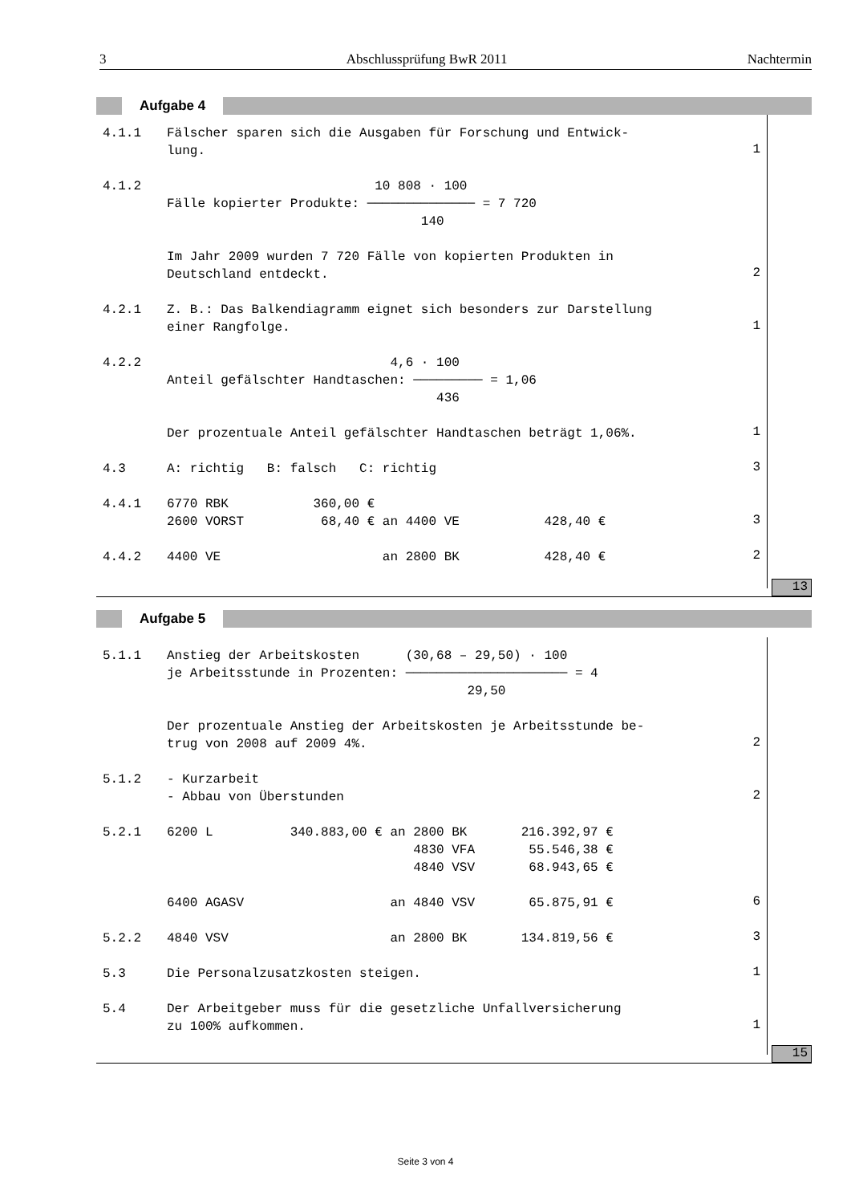3 Abschlussprüfung BwR 2011 Nachtermin
Aufgabe 4
4.1.1 Fälscher sparen sich die Ausgaben für Forschung und Entwick- lung.
1
4.1.2 10 808 · 100 Fälle kopierter Produkte: ────────────── = 7 720 140 Im Jahr 2009 wurden 7 720 Fälle von kopierten Produkten in Deutschland entdeckt.
2
4.2.1 Z. B.: Das Balkendiagramm eignet sich besonders zur Darstellung einer Rangfolge.
1
4.2.2 4,6 · 100 Anteil gefälschter Handtaschen: ───────── = 1,06 436 Der prozentuale Anteil gefälschter Handtaschen beträgt 1,06%.
1
4.3 A: richtig B: falsch C: richtig
3
4.4.1 6770 RBK 360,00 € 2600 VORST 68,40 € an 4400 VE 428,40 €
3
4.4.2 4400 VE an 2800 BK 428,40 €
2
13
Aufgabe 5
5.1.1 Anstieg der Arbeitskosten (30,68 – 29,50) · 100 je Arbeitsstunde in Prozenten: ───────────────────── = 4 29,50 Der prozentuale Anstieg der Arbeitskosten je Arbeitsstunde be- trug von 2008 auf 2009 4%.
2
5.1.2 - Kurzarbeit - Abbau von Überstunden
2
5.2.1 6200 L 340.883,00 € an 2800 BK 216.392,97 € 4830 VFA 55.546,38 € 4840 VSV 68.943,65 € 6400 AGASV an 4840 VSV 65.875,91 €
6
5.2.2 4840 VSV an 2800 BK 134.819,56 €
3
5.3 Die Personalzusatzkosten steigen.
1
5.4 Der Arbeitgeber muss für die gesetzliche Unfallversicherung zu 100% aufkommen.
1
15
Seite 3 von 4